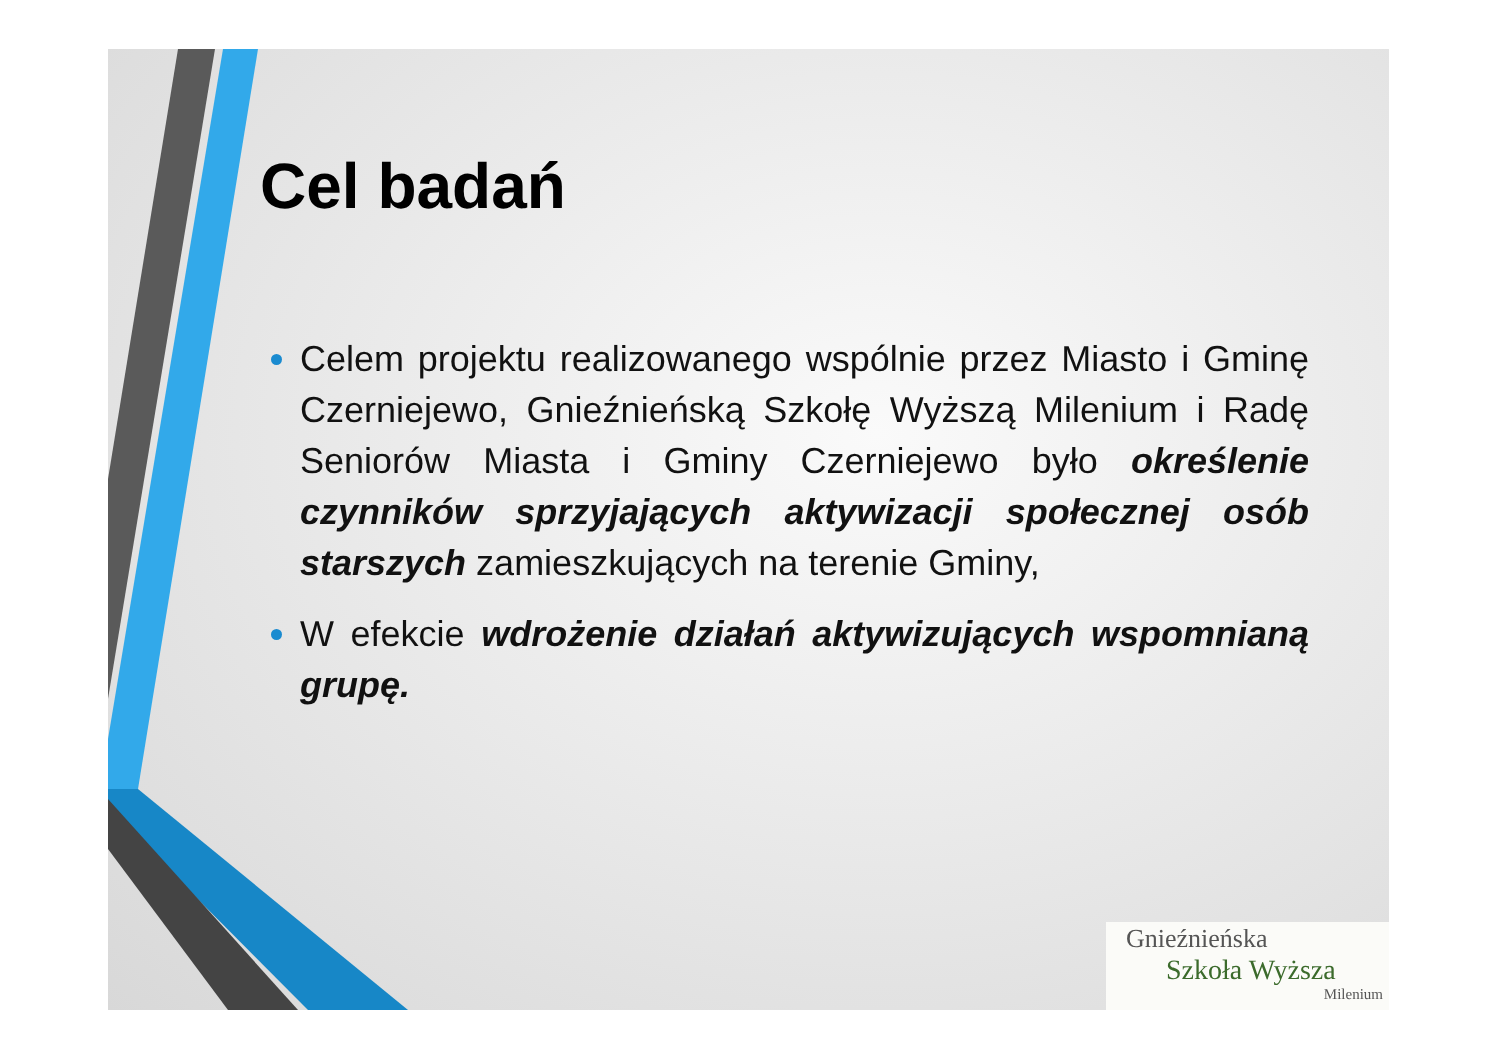Cel badań
Celem projektu realizowanego wspólnie przez Miasto i Gminę Czerniejewo, Gnieźnieńską Szkołę Wyższą Milenium i Radę Seniorów Miasta i Gminy Czerniejewo było określenie czynników sprzyjających aktywizacji społecznej osób starszych zamieszkujących na terenie Gminy,
W efekcie wdrożenie działań aktywizujących wspomnianą grupę.
Gnieźnieńska
Szkoła Wyższa
Milenium